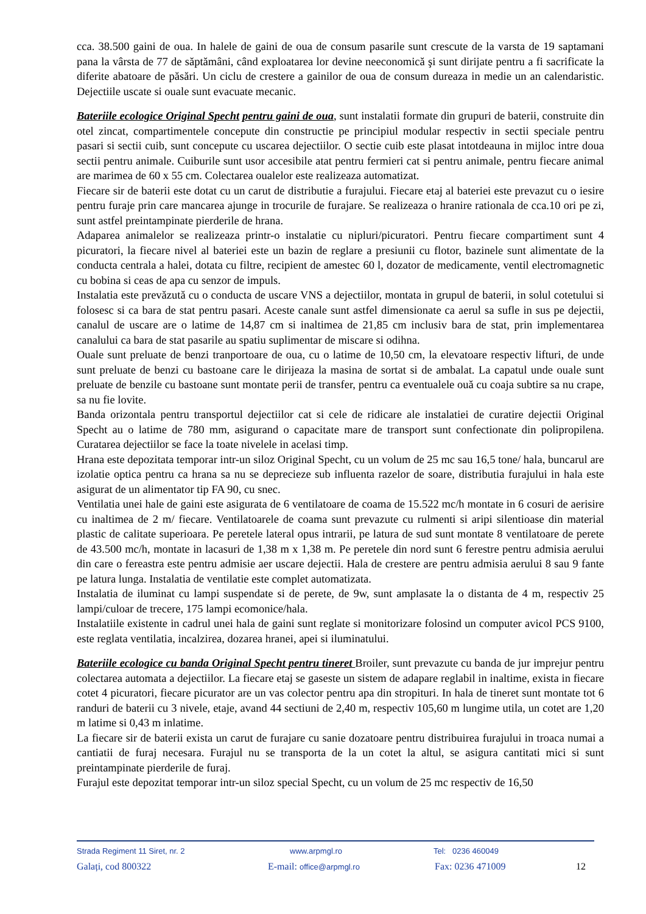cca. 38.500 gaini de oua. In halele de gaini de oua de consum pasarile sunt crescute de la varsta de 19 saptamani pana la vârsta de 77 de săptămâni, când exploatarea lor devine neeconomică şi sunt dirijate pentru a fi sacrificate la diferite abatoare de păsări. Un ciclu de crestere a gainilor de oua de consum dureaza in medie un an calendaristic. Dejectiile uscate si ouale sunt evacuate mecanic.
Bateriile ecologice Original Specht pentru gaini de oua, sunt instalatii formate din grupuri de baterii, construite din otel zincat, compartimentele concepute din constructie pe principiul modular respectiv in sectii speciale pentru pasari si sectii cuib, sunt concepute cu uscarea dejectiilor. O sectie cuib este plasat intotdeauna in mijloc intre doua sectii pentru animale. Cuiburile sunt usor accesibile atat pentru fermieri cat si pentru animale, pentru fiecare animal are marimea de 60 x 55 cm. Colectarea oualelor este realizeaza automatizat.
Fiecare sir de baterii este dotat cu un carut de distributie a furajului. Fiecare etaj al bateriei este prevazut cu o iesire pentru furaje prin care mancarea ajunge in trocurile de furajare. Se realizeaza o hranire rationala de cca.10 ori pe zi, sunt astfel preintampinate pierderile de hrana.
Adaparea animalelor se realizeaza printr-o instalatie cu nipluri/picuratori. Pentru fiecare compartiment sunt 4 picuratori, la fiecare nivel al bateriei este un bazin de reglare a presiunii cu flotor, bazinele sunt alimentate de la conducta centrala a halei, dotata cu filtre, recipient de amestec 60 l, dozator de medicamente, ventil electromagnetic cu bobina si ceas de apa cu senzor de impuls.
Instalatia este prevăzută cu o conducta de uscare VNS a dejectiilor, montata in grupul de baterii, in solul cotetului si folosesc si ca bara de stat pentru pasari. Aceste canale sunt astfel dimensionate ca aerul sa sufle in sus pe dejectii, canalul de uscare are o latime de 14,87 cm si inaltimea de 21,85 cm inclusiv bara de stat, prin implementarea canalului ca bara de stat pasarile au spatiu suplimentar de miscare si odihna.
Ouale sunt preluate de benzi tranportoare de oua, cu o latime de 10,50 cm, la elevatoare respectiv lifturi, de unde sunt preluate de benzi cu bastoane care le dirijeaza la masina de sortat si de ambalat. La capatul unde ouale sunt preluate de benzile cu bastoane sunt montate perii de transfer, pentru ca eventualele ouă cu coaja subtire sa nu crape, sa nu fie lovite.
Banda orizontala pentru transportul dejectiilor cat si cele de ridicare ale instalatiei de curatire dejectii Original Specht au o latime de 780 mm, asigurand o capacitate mare de transport sunt confectionate din polipropilena. Curatarea dejectiilor se face la toate nivelele in acelasi timp.
Hrana este depozitata temporar intr-un siloz Original Specht, cu un volum de 25 mc sau 16,5 tone/ hala, buncarul are izolatie optica pentru ca hrana sa nu se deprecieze sub influenta razelor de soare, distributia furajului in hala este asigurat de un alimentator tip FA 90, cu snec.
Ventilatia unei hale de gaini este asigurata de 6 ventilatoare de coama de 15.522 mc/h montate in 6 cosuri de aerisire cu inaltimea de 2 m/ fiecare. Ventilatoarele de coama sunt prevazute cu rulmenti si aripi silentioase din material plastic de calitate superioara. Pe peretele lateral opus intrarii, pe latura de sud sunt montate 8 ventilatoare de perete de 43.500 mc/h, montate in lacasuri de 1,38 m x 1,38 m. Pe peretele din nord sunt 6 ferestre pentru admisia aerului din care o fereastra este pentru admisie aer uscare dejectii. Hala de crestere are pentru admisia aerului 8 sau 9 fante pe latura lunga. Instalatia de ventilatie este complet automatizata.
Instalatia de iluminat cu lampi suspendate si de perete, de 9w, sunt amplasate la o distanta de 4 m, respectiv 25 lampi/culoar de trecere, 175 lampi ecomonice/hala.
Instalatiile existente in cadrul unei hala de gaini sunt reglate si monitorizare folosind un computer avicol PCS 9100, este reglata ventilatia, incalzirea, dozarea hranei, apei si iluminatului.
Bateriile ecologice cu banda Original Specht pentru tineret Broiler, sunt prevazute cu banda de jur imprejur pentru colectarea automata a dejectiilor. La fiecare etaj se gaseste un sistem de adapare reglabil in inaltime, exista in fiecare cotet 4 picuratori, fiecare picurator are un vas colector pentru apa din stropituri. In hala de tineret sunt montate tot 6 randuri de baterii cu 3 nivele, etaje, avand 44 sectiuni de 2,40 m, respectiv 105,60 m lungime utila, un cotet are 1,20 m latime si 0,43 m inlatime.
La fiecare sir de baterii exista un carut de furajare cu sanie dozatoare pentru distribuirea furajului in troaca numai a cantiatii de furaj necesara. Furajul nu se transporta de la un cotet la altul, se asigura cantitati mici si sunt preintampinate pierderile de furaj.
Furajul este depozitat temporar intr-un siloz special Specht, cu un volum de 25 mc respectiv de 16,50
Strada Regiment 11 Siret, nr. 2 www.arpmgl.ro Tel: 0236 460049
Galați, cod 800322 E-mail: office@arpmgl.ro Fax: 0236 471009 12